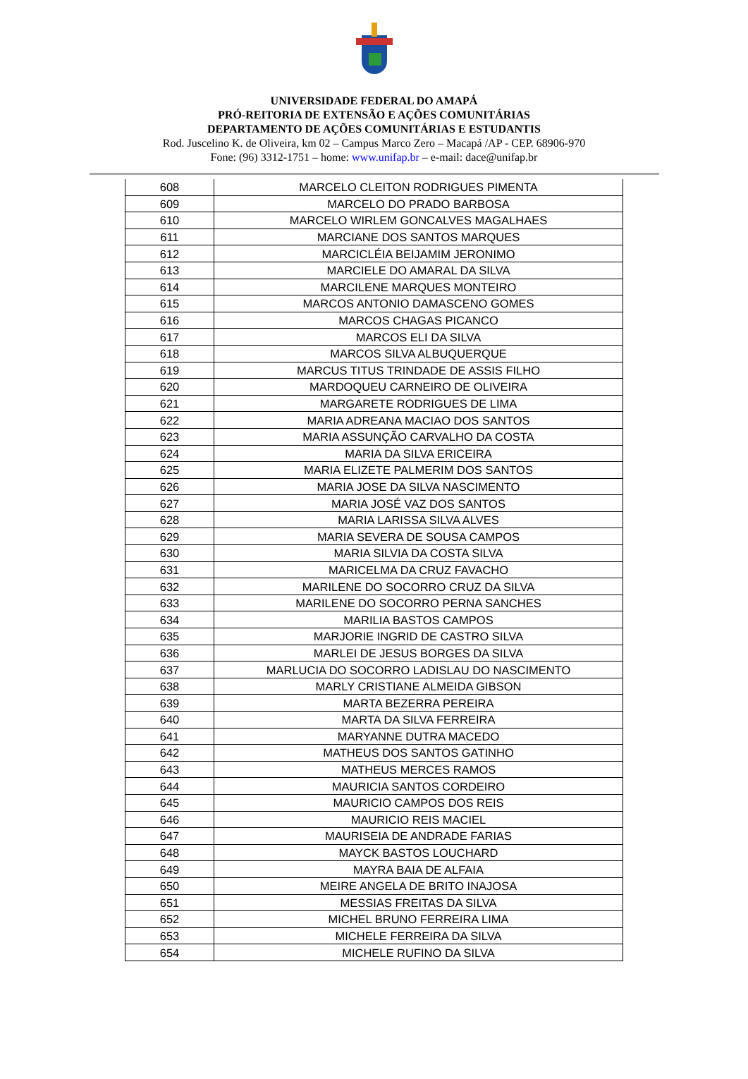UNIVERSIDADE FEDERAL DO AMAPÁ
PRÓ-REITORIA DE EXTENSÃO E AÇÕES COMUNITÁRIAS
DEPARTAMENTO DE AÇÕES COMUNITÁRIAS E ESTUDANTIS
Rod. Juscelino K. de Oliveira, km 02 – Campus Marco Zero – Macapá /AP - CEP. 68906-970
Fone: (96) 3312-1751 – home: www.unifap.br – e-mail: dace@unifap.br
| 608 | MARCELO CLEITON RODRIGUES PIMENTA |
| 609 | MARCELO DO PRADO BARBOSA |
| 610 | MARCELO WIRLEM GONCALVES MAGALHAES |
| 611 | MARCIANE DOS SANTOS MARQUES |
| 612 | MARCICLÉIA BEIJAMIM JERONIMO |
| 613 | MARCIELE DO AMARAL DA SILVA |
| 614 | MARCILENE MARQUES MONTEIRO |
| 615 | MARCOS ANTONIO DAMASCENO GOMES |
| 616 | MARCOS CHAGAS PICANCO |
| 617 | MARCOS ELI DA SILVA |
| 618 | MARCOS SILVA ALBUQUERQUE |
| 619 | MARCUS TITUS TRINDADE DE ASSIS FILHO |
| 620 | MARDOQUEU CARNEIRO DE OLIVEIRA |
| 621 | MARGARETE RODRIGUES DE LIMA |
| 622 | MARIA ADREANA MACIAO DOS SANTOS |
| 623 | MARIA ASSUNÇÃO CARVALHO DA COSTA |
| 624 | MARIA DA SILVA ERICEIRA |
| 625 | MARIA ELIZETE PALMERIM DOS SANTOS |
| 626 | MARIA JOSE DA SILVA NASCIMENTO |
| 627 | MARIA JOSÉ VAZ DOS SANTOS |
| 628 | MARIA LARISSA SILVA ALVES |
| 629 | MARIA SEVERA DE SOUSA CAMPOS |
| 630 | MARIA SILVIA DA COSTA SILVA |
| 631 | MARICELMA DA CRUZ FAVACHO |
| 632 | MARILENE DO SOCORRO CRUZ DA SILVA |
| 633 | MARILENE DO SOCORRO PERNA SANCHES |
| 634 | MARILIA BASTOS CAMPOS |
| 635 | MARJORIE INGRID DE CASTRO SILVA |
| 636 | MARLEI DE JESUS BORGES DA SILVA |
| 637 | MARLUCIA DO SOCORRO LADISLAU DO NASCIMENTO |
| 638 | MARLY CRISTIANE ALMEIDA GIBSON |
| 639 | MARTA BEZERRA PEREIRA |
| 640 | MARTA DA SILVA FERREIRA |
| 641 | MARYANNE DUTRA MACEDO |
| 642 | MATHEUS DOS SANTOS GATINHO |
| 643 | MATHEUS MERCES RAMOS |
| 644 | MAURICIA SANTOS CORDEIRO |
| 645 | MAURICIO CAMPOS DOS REIS |
| 646 | MAURICIO REIS MACIEL |
| 647 | MAURISEIA DE ANDRADE FARIAS |
| 648 | MAYCK BASTOS LOUCHARD |
| 649 | MAYRA BAIA DE ALFAIA |
| 650 | MEIRE ANGELA DE BRITO INAJOSA |
| 651 | MESSIAS FREITAS DA SILVA |
| 652 | MICHEL BRUNO FERREIRA LIMA |
| 653 | MICHELE FERREIRA DA SILVA |
| 654 | MICHELE RUFINO DA SILVA |